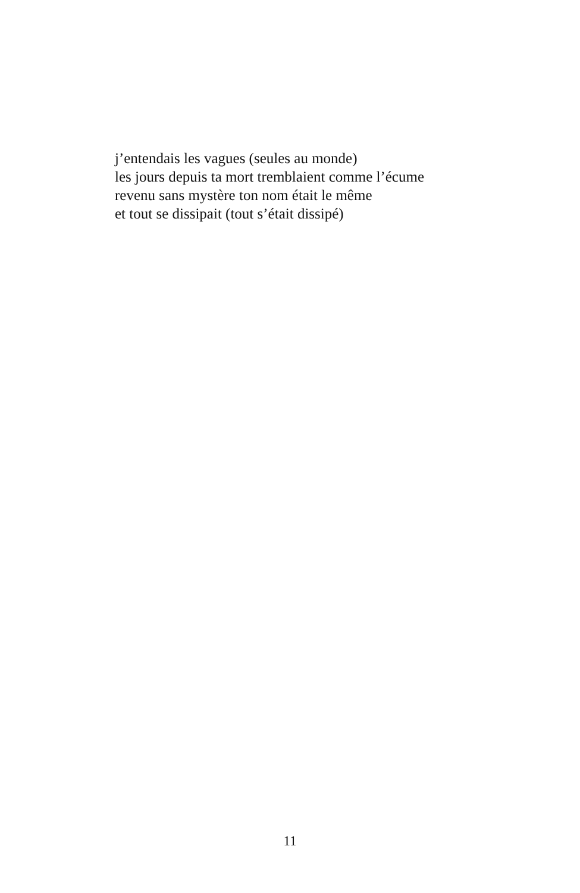j’entendais les vagues (seules au monde)
les jours depuis ta mort tremblaient comme l’écume
revenu sans mystère ton nom était le même
et tout se dissipait (tout s’était dissipé)
11